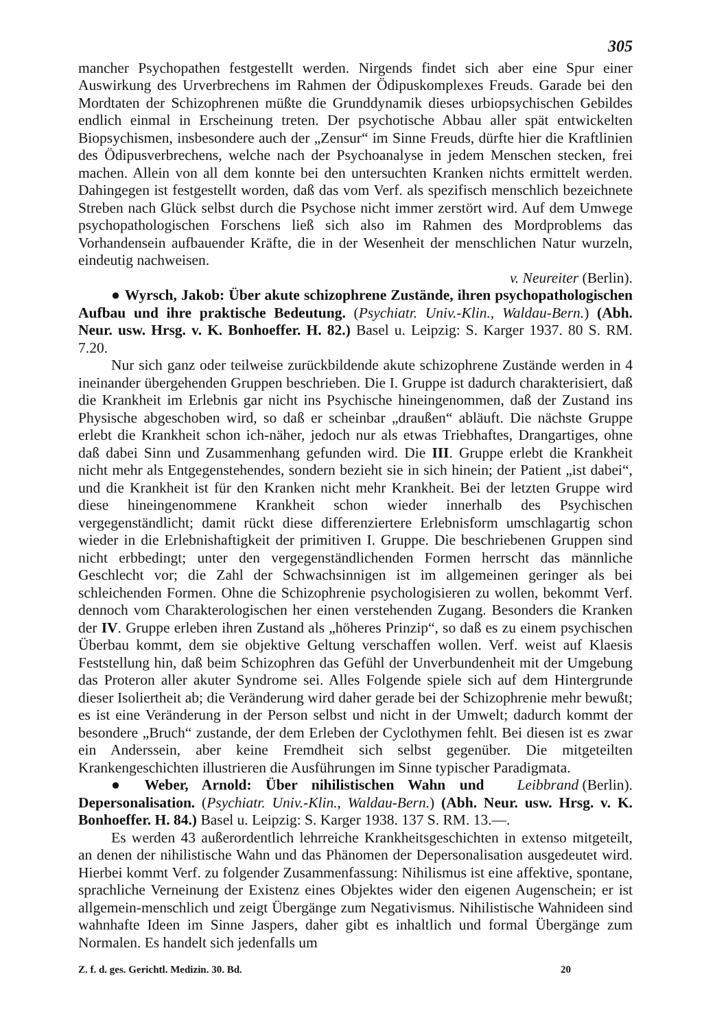305
mancher Psychopathen festgestellt werden. Nirgends findet sich aber eine Spur einer Auswirkung des Urverbrechens im Rahmen der Ödipuskomplexes Freuds. Garade bei den Mordtaten der Schizophrenen müßte die Grunddynamik dieses urbiopsychischen Gebildes endlich einmal in Erscheinung treten. Der psychotische Abbau aller spät entwickelten Biopsychismen, insbesondere auch der „Zensur“ im Sinne Freuds, dürfte hier die Kraftlinien des Ödipusverbrechens, welche nach der Psychoanalyse in jedem Menschen stecken, frei machen. Allein von all dem konnte bei den untersuchten Kranken nichts ermittelt werden. Dahingegen ist festgestellt worden, daß das vom Verf. als spezifisch menschlich bezeichnete Streben nach Glück selbst durch die Psychose nicht immer zerstört wird. Auf dem Umwege psychopathologischen Forschens ließ sich also im Rahmen des Mordproblems das Vorhandensein aufbauender Kräfte, die in der Wesenheit der menschlichen Natur wurzeln, eindeutig nachweisen.
v. Neureiter (Berlin).
● Wyrsch, Jakob: Über akute schizophrene Zustände, ihren psychopathologischen Aufbau und ihre praktische Bedeutung. (Psychiatr. Univ.-Klin., Waldau-Bern.) (Abh. Neur. usw. Hrsg. v. K. Bonhoeffer. H. 82.) Basel u. Leipzig: S. Karger 1937. 80 S. RM. 7.20.
Nur sich ganz oder teilweise zurückbildende akute schizophrene Zustände werden in 4 ineinander übergehenden Gruppen beschrieben. Die I. Gruppe ist dadurch charakterisiert, daß die Krankheit im Erlebnis gar nicht ins Psychische hineingenommen, daß der Zustand ins Physische abgeschoben wird, so daß er scheinbar „draußen“ abläuft. Die nächste Gruppe erlebt die Krankheit schon ich-näher, jedoch nur als etwas Triebhaftes, Drangartiges, ohne daß dabei Sinn und Zusammenhang gefunden wird. Die III. Gruppe erlebt die Krankheit nicht mehr als Entgegenstehendes, sondern bezieht sie in sich hinein; der Patient „ist dabei“, und die Krankheit ist für den Kranken nicht mehr Krankheit. Bei der letzten Gruppe wird diese hineingenommene Krankheit schon wieder innerhalb des Psychischen vergegenständlicht; damit rückt diese differenziertere Erlebnisform umschlagartig schon wieder in die Erlebnishaftigkeit der primitiven I. Gruppe. Die beschriebenen Gruppen sind nicht erbbedingt; unter den vergegenständlichenden Formen herrscht das männliche Geschlecht vor; die Zahl der Schwachsinnigen ist im allgemeinen geringer als bei schleichenden Formen. Ohne die Schizophrenie psychologisieren zu wollen, bekommt Verf. dennoch vom Charakterologischen her einen verstehenden Zugang. Besonders die Kranken der IV. Gruppe erleben ihren Zustand als „höheres Prinzip“, so daß es zu einem psychischen Überbau kommt, dem sie objektive Geltung verschaffen wollen. Verf. weist auf Klaesis Feststellung hin, daß beim Schizophren das Gefühl der Unverbundenheit mit der Umgebung das Proteron aller akuter Syndrome sei. Alles Folgende spiele sich auf dem Hintergrunde dieser Isoliertheit ab; die Veränderung wird daher gerade bei der Schizophrenie mehr bewußt; es ist eine Veränderung in der Person selbst und nicht in der Umwelt; dadurch kommt der besondere „Bruch“ zustande, der dem Erleben der Cyclothymen fehlt. Bei diesen ist es zwar ein Anderssein, aber keine Fremdheit sich selbst gegenüber. Die mitgeteilten Krankengeschichten illustrieren die Ausführungen im Sinne typischer Paradigmata. Leibbrand (Berlin).
● Weber, Arnold: Über nihilistischen Wahn und Depersonalisation. (Psychiatr. Univ.-Klin., Waldau-Bern.) (Abh. Neur. usw. Hrsg. v. K. Bonhoeffer. H. 84.) Basel u. Leipzig: S. Karger 1938. 137 S. RM. 13.—.
Es werden 43 außerordentlich lehrreiche Krankheitsgeschichten in extenso mitgeteilt, an denen der nihilistische Wahn und das Phänomen der Depersonalisation ausgedeutet wird. Hierbei kommt Verf. zu folgender Zusammenfassung: Nihilismus ist eine affektive, spontane, sprachliche Verneinung der Existenz eines Objektes wider den eigenen Augenschein; er ist allgemein-menschlich und zeigt Übergänge zum Negativismus. Nihilistische Wahnideen sind wahnhafte Ideen im Sinne Jaspers, daher gibt es inhaltlich und formal Übergänge zum Normalen. Es handelt sich jedenfalls um
Z. f. d. ges. Gerichtl. Medizin. 30. Bd. 20